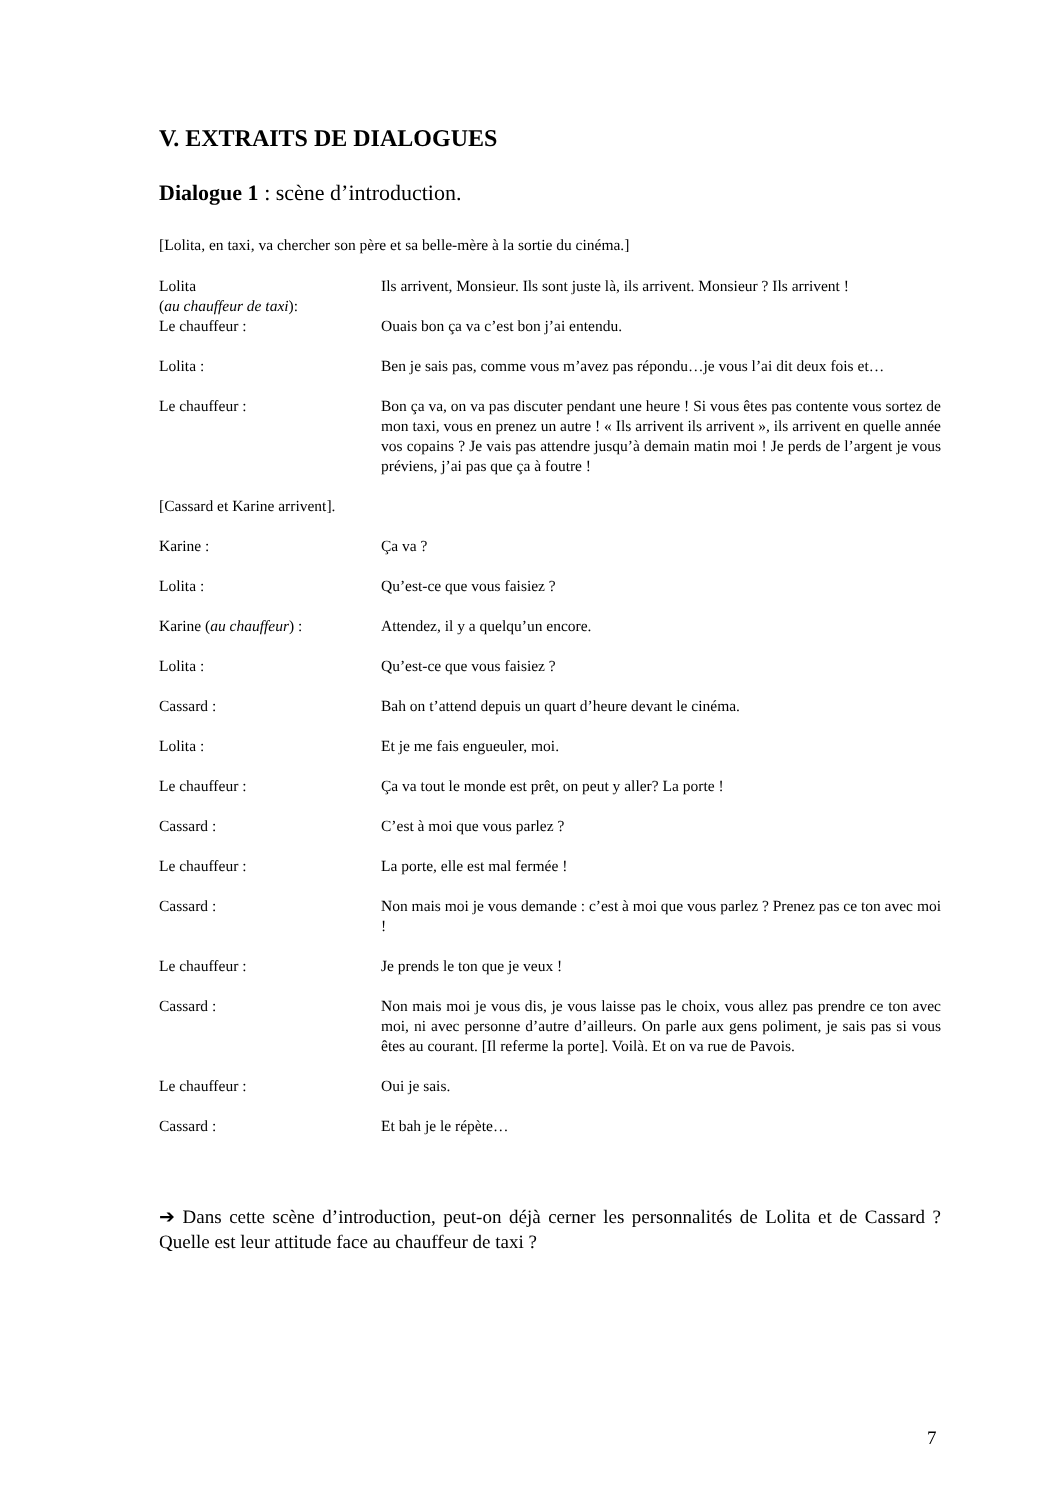V. EXTRAITS DE DIALOGUES
Dialogue 1 : scène d’introduction.
[Lolita, en taxi, va chercher son père et sa belle-mère à la sortie du cinéma.]
| Lolita ( au chauffeur de taxi ): | Ils arrivent, Monsieur. Ils sont juste là, ils arrivent. Monsieur ? Ils arrivent ! |
| Le chauffeur : | Ouais bon ça va c’est bon j’ai entendu. |
| Lolita : | Ben je sais pas, comme vous m’avez pas répondu…je vous l’ai dit deux fois et… |
| Le chauffeur : | Bon ça va, on va pas discuter pendant une heure ! Si vous êtes pas contente vous sortez de mon taxi, vous en prenez un autre ! « Ils arrivent ils arrivent », ils arrivent en quelle année vos copains ? Je vais pas attendre jusqu’à demain matin moi ! Je perds de l’argent je vous préviens, j’ai pas que ça à foutre ! |
| [Cassard et Karine arrivent]. | |
| Karine : | Ça va ? |
| Lolita : | Qu’est-ce que vous faisiez ? |
| Karine ( au chauffeur ) : | Attendez, il y a quelqu’un encore. |
| Lolita : | Qu’est-ce que vous faisiez ? |
| Cassard : | Bah on t’attend depuis un quart d’heure devant le cinéma. |
| Lolita : | Et je me fais engueuler, moi. |
| Le chauffeur : | Ça va tout le monde est prêt, on peut y aller? La porte ! |
| Cassard : | C’est à moi que vous parlez ? |
| Le chauffeur : | La porte, elle est mal fermée ! |
| Cassard : | Non mais moi je vous demande : c’est à moi que vous parlez ? Prenez pas ce ton avec moi ! |
| Le chauffeur : | Je prends le ton que je veux ! |
| Cassard : | Non mais moi je vous dis, je vous laisse pas le choix, vous allez pas prendre ce ton avec moi, ni avec personne d’autre d’ailleurs. On parle aux gens poliment, je sais pas si vous êtes au courant. [Il referme la porte]. Voilà. Et on va rue de Pavois. |
| Le chauffeur : | Oui je sais. |
| Cassard : | Et bah je le répète… |
➔ Dans cette scène d’introduction, peut-on déjà cerner les personnalités de Lolita et de Cassard ? Quelle est leur attitude face au chauffeur de taxi ?
7